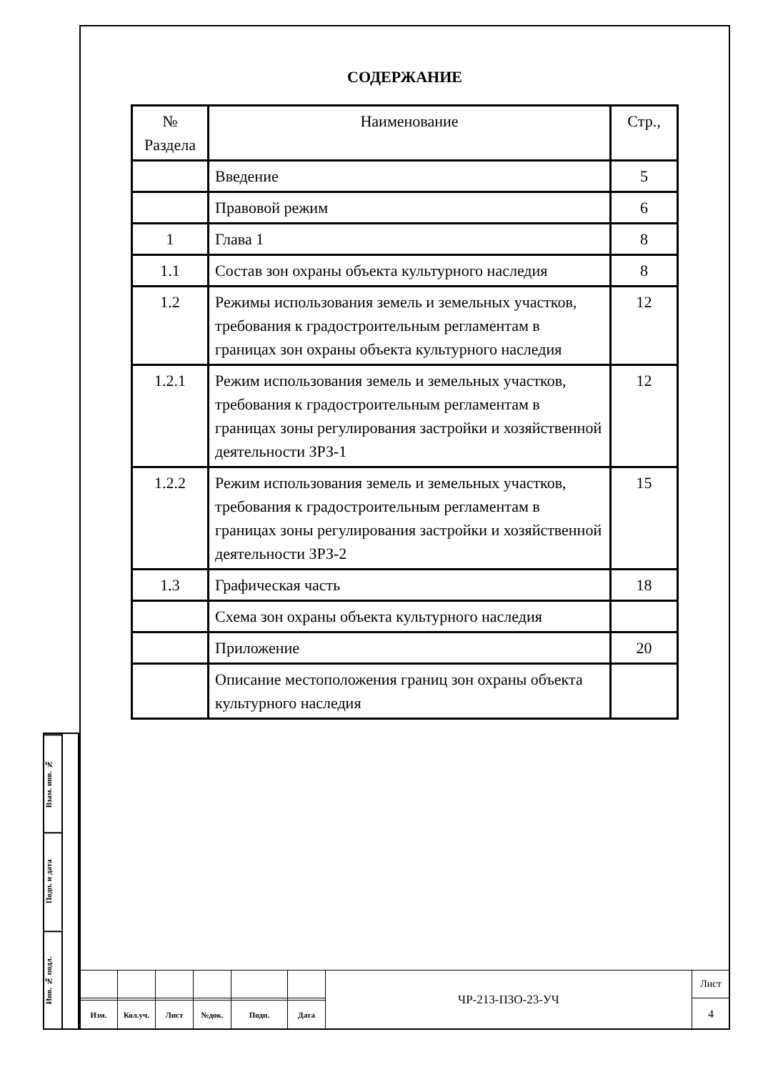СОДЕРЖАНИЕ
| № Раздела | Наименование | Стр., |
| | Введение | 5 |
| | Правовой режим | 6 |
| 1 | Глава 1 | 8 |
| 1.1 | Состав зон охраны объекта культурного наследия | 8 |
| 1.2 | Режимы использования земель и земельных участков, требования к градостроительным регламентам в границах зон охраны объекта культурного наследия | 12 |
| 1.2.1 | Режим использования земель и земельных участков, требования к градостроительным регламентам в границах зоны регулирования застройки и хозяйственной деятельности ЗРЗ-1 | 12 |
| 1.2.2 | Режим использования земель и земельных участков, требования к градостроительным регламентам в границах зоны регулирования застройки и хозяйственной деятельности ЗРЗ-2 | 15 |
| 1.3 | Графическая часть | 18 |
| | Схема зон охраны объекта культурного наследия | |
| | Приложение | 20 |
| | Описание местоположения границ зон охраны объекта культурного наследия | |
Взам. инв. №
Подп. и дата
Инв. № подл.
| | | | | | | ЧР-213-ПЗО-23-УЧ | Лист |
| | | | | | | | 4 |
| Изм. | Кол.уч. | Лист | №док. | Подп. | Дата | | |